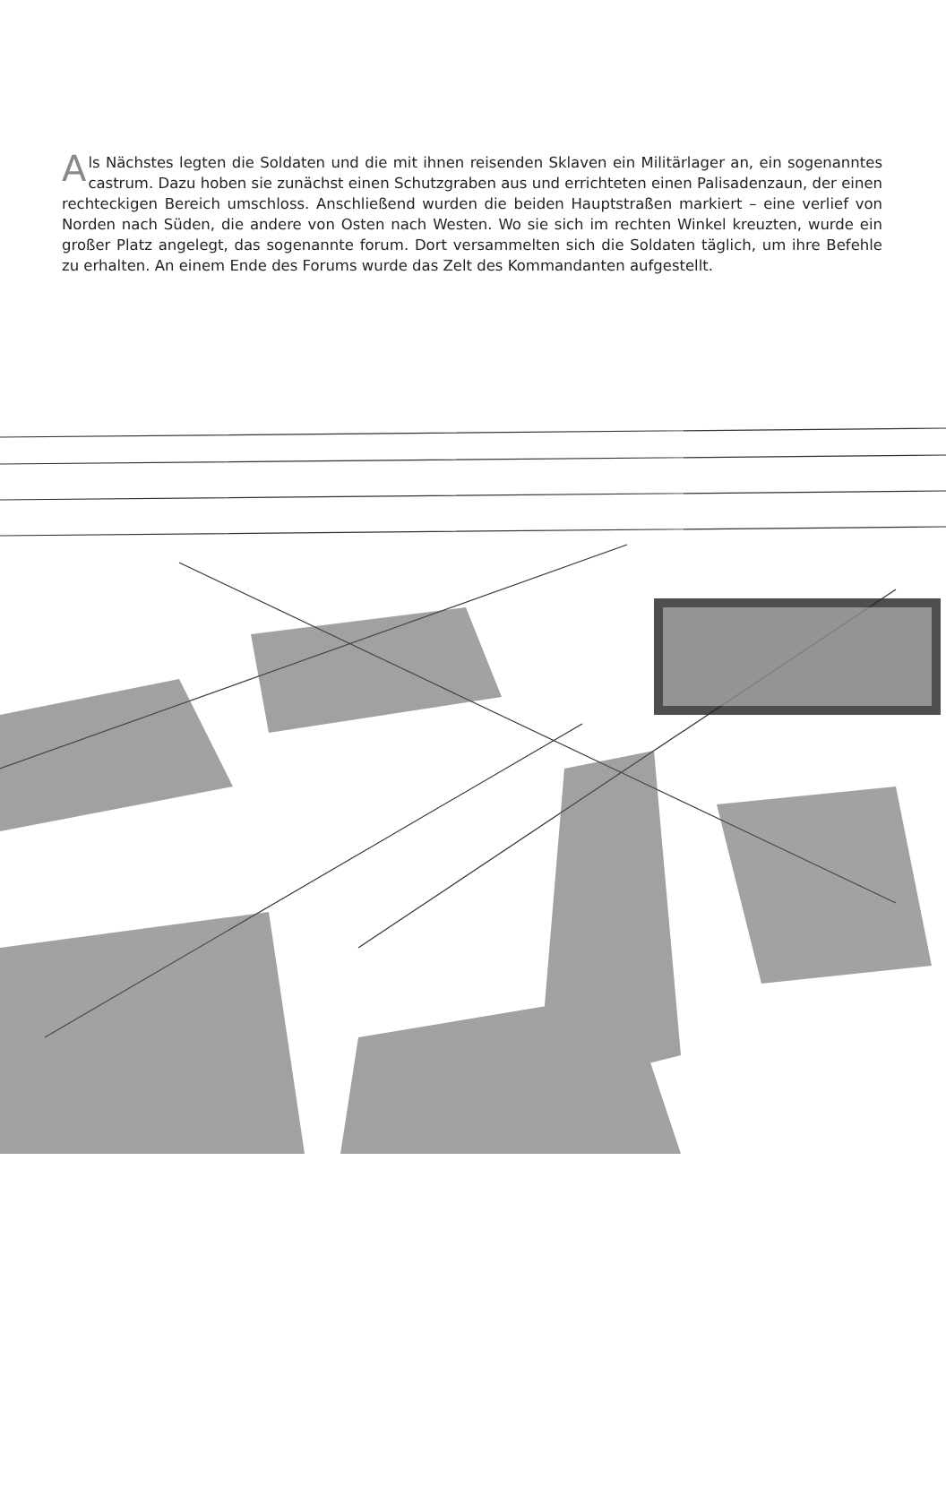Als Nächstes legten die Soldaten und die mit ihnen reisenden Sklaven ein Militärlager an, ein sogenanntes castrum. Dazu hoben sie zunächst einen Schutzgraben aus und errichteten einen Palisadenzaun, der einen rechteckigen Bereich umschloss. Anschließend wurden die beiden Hauptstraßen markiert – eine verlief von Norden nach Süden, die andere von Osten nach Westen. Wo sie sich im rechten Winkel kreuzten, wurde ein großer Platz angelegt, das sogenannte forum. Dort versammelten sich die Soldaten täglich, um ihre Befehle zu erhalten. An einem Ende des Forums wurde das Zelt des Kommandanten aufgestellt.